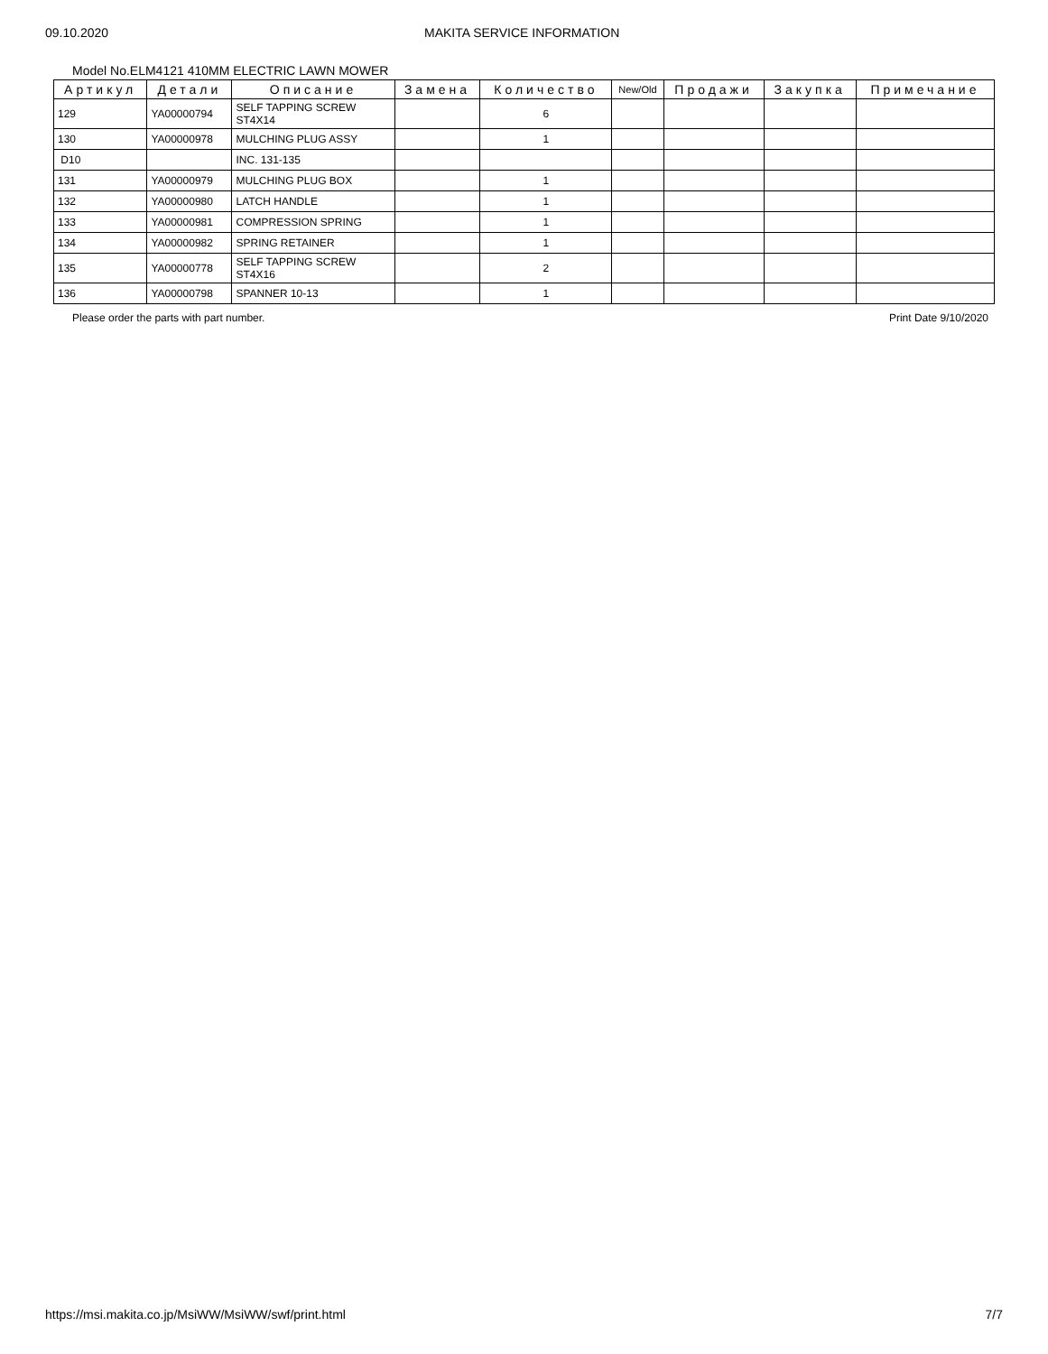09.10.2020 MAKITA SERVICE INFORMATION
Model No.ELM4121 410MM ELECTRIC LAWN MOWER
| Артикул | Детали | Описание | Замена | Количество | New/Old | Продажи | Закупка | Примечание |
| --- | --- | --- | --- | --- | --- | --- | --- | --- |
| 129 | YA00000794 | SELF TAPPING SCREW ST4X14 | | 6 | | | | |
| 130 | YA00000978 | MULCHING PLUG ASSY | | 1 | | | | |
| D10 | | INC. 131-135 | | | | | | |
| 131 | YA00000979 | MULCHING PLUG BOX | | 1 | | | | |
| 132 | YA00000980 | LATCH HANDLE | | 1 | | | | |
| 133 | YA00000981 | COMPRESSION SPRING | | 1 | | | | |
| 134 | YA00000982 | SPRING RETAINER | | 1 | | | | |
| 135 | YA00000778 | SELF TAPPING SCREW ST4X16 | | 2 | | | | |
| 136 | YA00000798 | SPANNER 10-13 | | 1 | | | | |
Please order the parts with part number. Print Date 9/10/2020
https://msi.makita.co.jp/MsiWW/MsiWW/swf/print.html 7/7